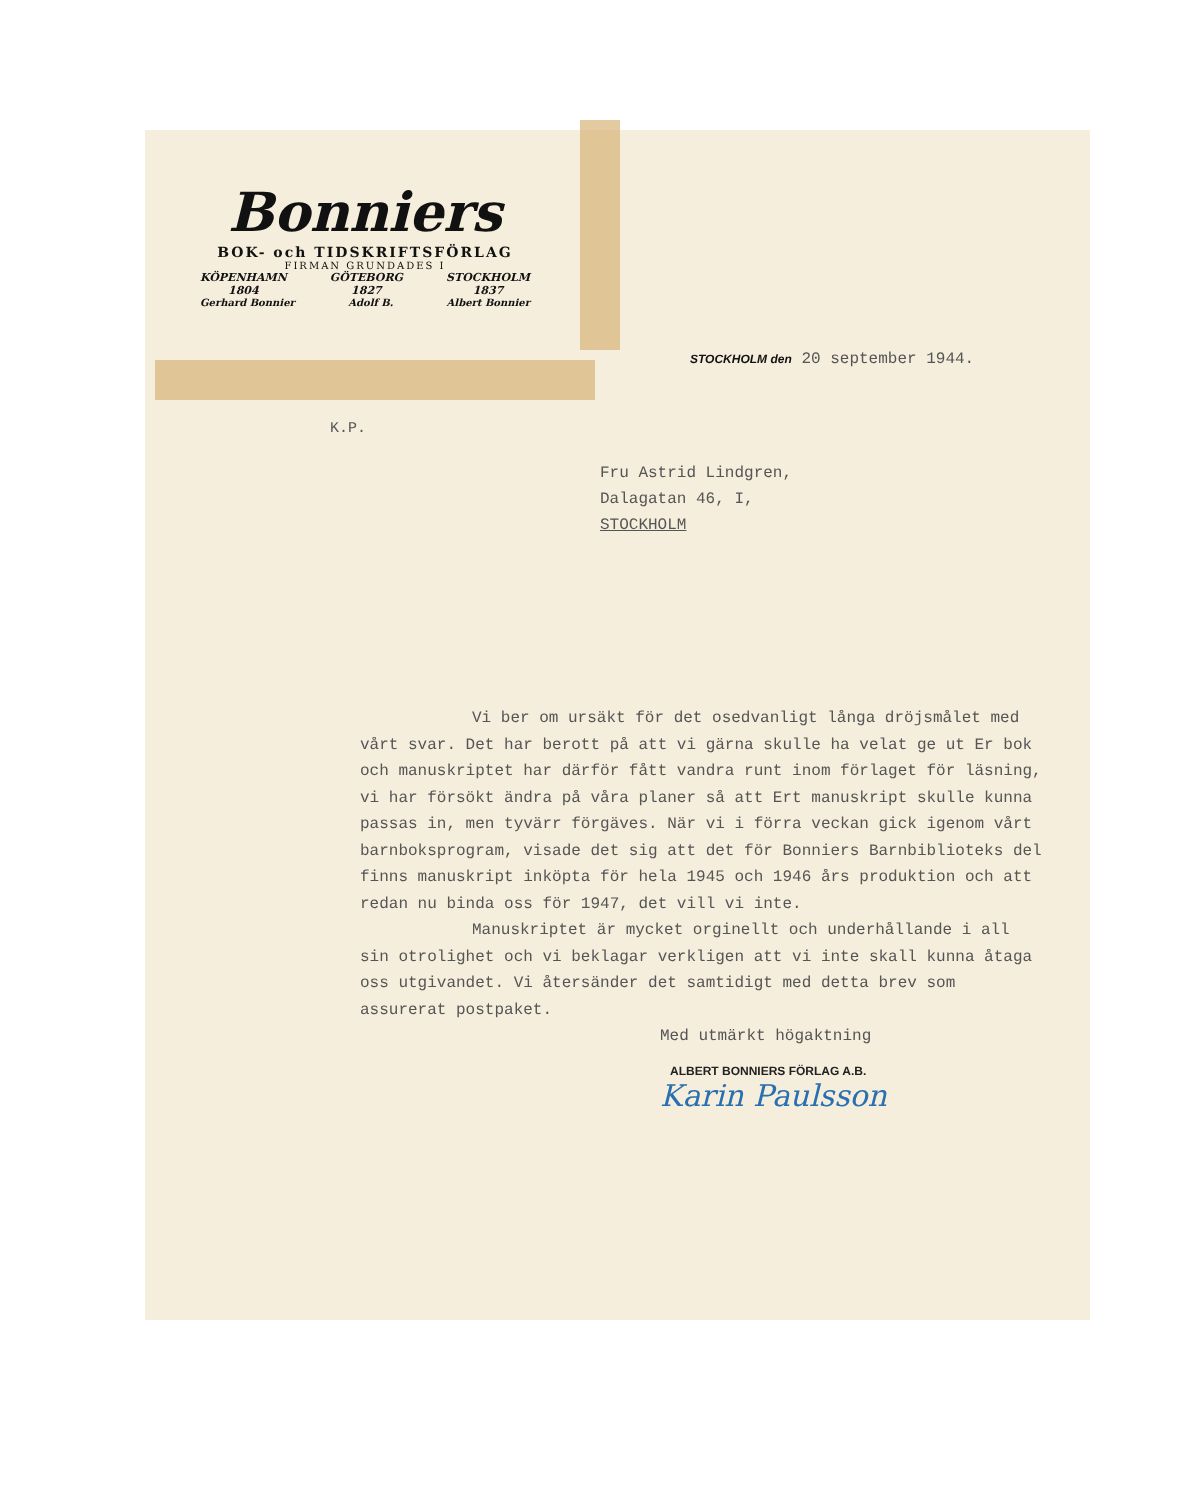Bonniers
BOK- och TIDSKRIFTSFÖRLAG
FIRMAN GRUNDADES I
KÖPENHAMN
1804 GÖTEBORG
1827 STOCKHOLM
1837
Gerhard Bonnier Adolf B. Albert Bonnier
STOCKHOLM den 20 september 1944.
K.P.
Fru Astrid Lindgren,
Dalagatan 46, I,
STOCKHOLM
Vi ber om ursäkt för det osedvanligt långa dröjsmålet med vårt svar. Det har berott på att vi gärna skulle ha velat ge ut Er bok och manuskriptet har därför fått vandra runt inom förlaget för läsning, vi har försökt ändra på våra planer så att Ert manuskript skulle kunna passas in, men tyvärr förgäves. När vi i förra veckan gick igenom vårt barnboksprogram, visade det sig att det för Bonniers Barnbiblioteks del finns manuskript inköpta för hela 1945 och 1946 års produktion och att redan nu binda oss för 1947, det vill vi inte.
Manuskriptet är mycket orginellt och underhållande i all sin otrolighet och vi beklagar verkligen att vi inte skall kunna åtaga oss utgivandet. Vi återsänder det samtidigt med detta brev som assurerat postpaket.
Med utmärkt högaktning
ALBERT BONNIERS FÖRLAG A.B.
Karin Paulsson